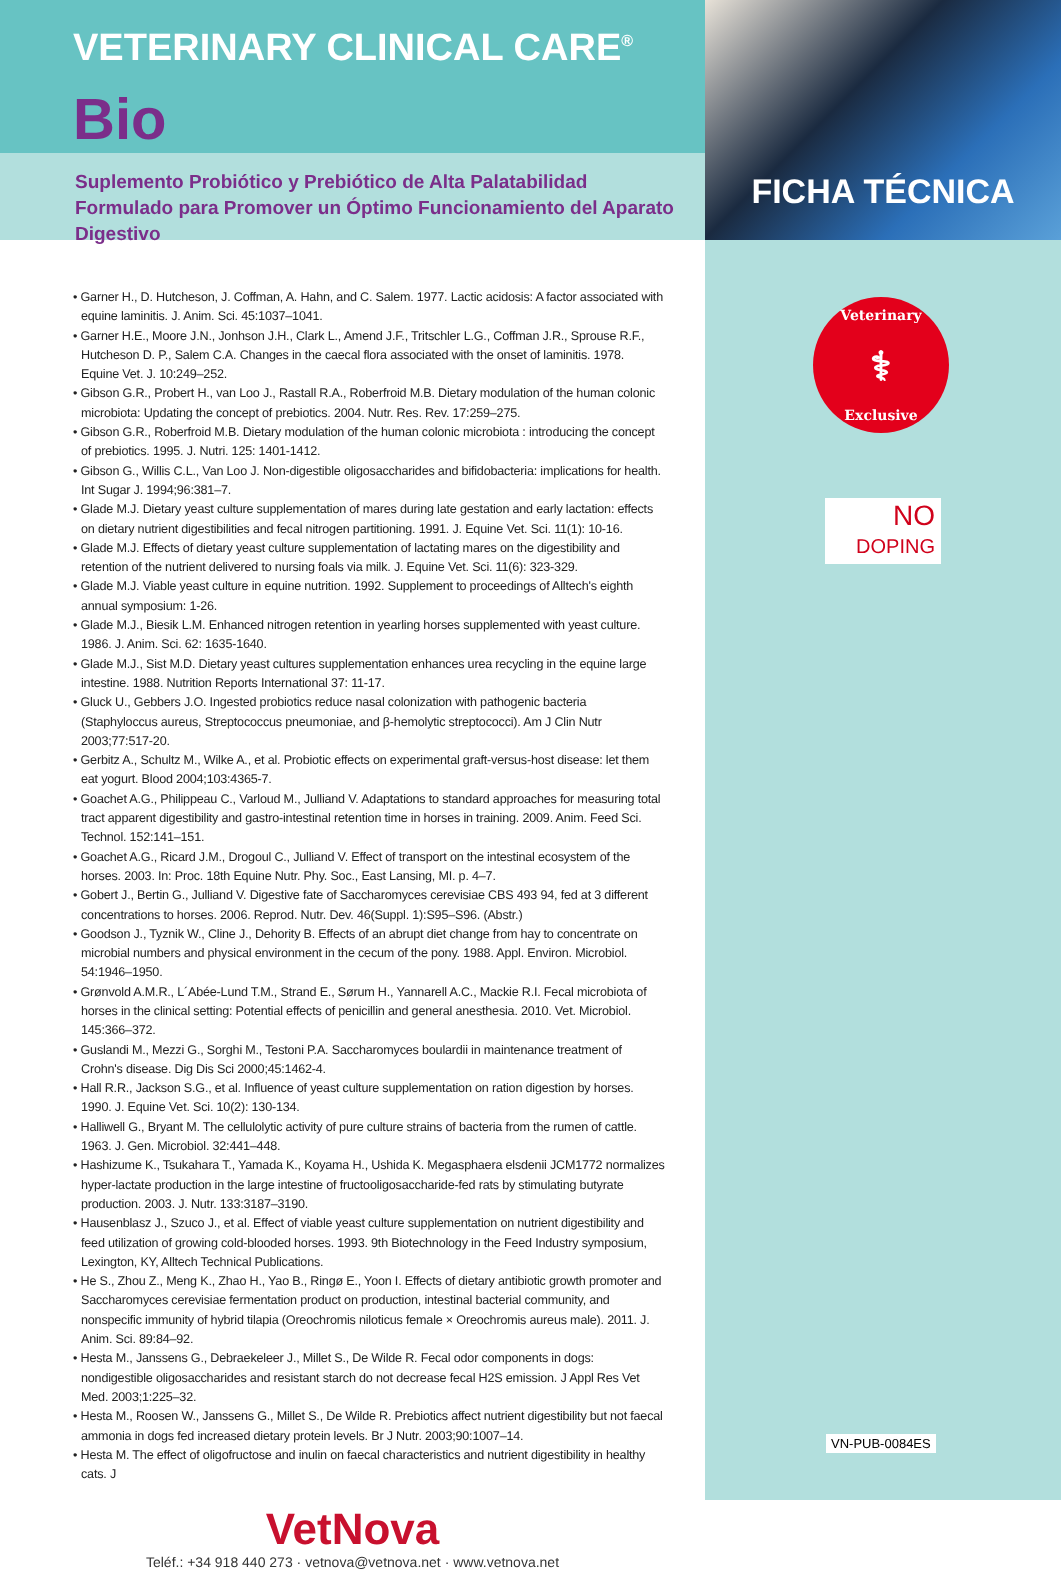VETERINARY CLINICAL CARE<sup>®</sup>
Bio
Suplemento Probiótico y Prebiótico de Alta Palatabilidad Formulado para Promover un Óptimo Funcionamiento del Aparato Digestivo
• Garner H., D. Hutcheson, J. Coffman, A. Hahn, and C. Salem. 1977. Lactic acidosis: A factor associated with equine laminitis. J. Anim. Sci. 45:1037–1041.
• Garner H.E., Moore J.N., Jonhson J.H., Clark L., Amend J.F., Tritschler L.G., Coffman J.R., Sprouse R.F., Hutcheson D. P., Salem C.A. Changes in the caecal flora associated with the onset of laminitis. 1978. Equine Vet. J. 10:249–252.
• Gibson G.R., Probert H., van Loo J., Rastall R.A., Roberfroid M.B. Dietary modulation of the human colonic microbiota: Updating the concept of prebiotics. 2004. Nutr. Res. Rev. 17:259–275.
• Gibson G.R., Roberfroid M.B. Dietary modulation of the human colonic microbiota : introducing the concept of prebiotics. 1995. J. Nutri. 125: 1401-1412.
• Gibson G., Willis C.L., Van Loo J. Non-digestible oligosaccharides and bifidobacteria: implications for health. Int Sugar J. 1994;96:381–7.
• Glade M.J. Dietary yeast culture supplementation of mares during late gestation and early lactation: effects on dietary nutrient digestibilities and fecal nitrogen partitioning. 1991. J. Equine Vet. Sci. 11(1): 10-16.
• Glade M.J. Effects of dietary yeast culture supplementation of lactating mares on the digestibility and retention of the nutrient delivered to nursing foals via milk. J. Equine Vet. Sci. 11(6): 323-329.
• Glade M.J. Viable yeast culture in equine nutrition. 1992. Supplement to proceedings of Alltech's eighth annual symposium: 1-26.
• Glade M.J., Biesik L.M. Enhanced nitrogen retention in yearling horses supplemented with yeast culture. 1986. J. Anim. Sci. 62: 1635-1640.
• Glade M.J., Sist M.D. Dietary yeast cultures supplementation enhances urea recycling in the equine large intestine. 1988. Nutrition Reports International 37: 11-17.
• Gluck U., Gebbers J.O. Ingested probiotics reduce nasal colonization with pathogenic bacteria (Staphyloccus aureus, Streptococcus pneumoniae, and β-hemolytic streptococci). Am J Clin Nutr 2003;77:517-20.
• Gerbitz A., Schultz M., Wilke A., et al. Probiotic effects on experimental graft-versus-host disease: let them eat yogurt. Blood 2004;103:4365-7.
• Goachet A.G., Philippeau C., Varloud M., Julliand V. Adaptations to standard approaches for measuring total tract apparent digestibility and gastro-intestinal retention time in horses in training. 2009. Anim. Feed Sci. Technol. 152:141–151.
• Goachet A.G., Ricard J.M., Drogoul C., Julliand V. Effect of transport on the intestinal ecosystem of the horses. 2003. In: Proc. 18th Equine Nutr. Phy. Soc., East Lansing, MI. p. 4–7.
• Gobert J., Bertin G., Julliand V. Digestive fate of Saccharomyces cerevisiae CBS 493 94, fed at 3 different concentrations to horses. 2006. Reprod. Nutr. Dev. 46(Suppl. 1):S95–S96. (Abstr.)
• Goodson J., Tyznik W., Cline J., Dehority B. Effects of an abrupt diet change from hay to concentrate on microbial numbers and physical environment in the cecum of the pony. 1988. Appl. Environ. Microbiol. 54:1946–1950.
• Grønvold A.M.R., L´Abée-Lund T.M., Strand E., Sørum H., Yannarell A.C., Mackie R.I. Fecal microbiota of horses in the clinical setting: Potential effects of penicillin and general anesthesia. 2010. Vet. Microbiol. 145:366–372.
• Guslandi M., Mezzi G., Sorghi M., Testoni P.A. Saccharomyces boulardii in maintenance treatment of Crohn's disease. Dig Dis Sci 2000;45:1462-4.
• Hall R.R., Jackson S.G., et al. Influence of yeast culture supplementation on ration digestion by horses. 1990. J. Equine Vet. Sci. 10(2): 130-134.
• Halliwell G., Bryant M. The cellulolytic activity of pure culture strains of bacteria from the rumen of cattle. 1963. J. Gen. Microbiol. 32:441–448.
• Hashizume K., Tsukahara T., Yamada K., Koyama H., Ushida K. Megasphaera elsdenii JCM1772 normalizes hyper-lactate production in the large intestine of fructooligosaccharide-fed rats by stimulating butyrate production. 2003. J. Nutr. 133:3187–3190.
• Hausenblasz J., Szuco J., et al. Effect of viable yeast culture supplementation on nutrient digestibility and feed utilization of growing cold-blooded horses. 1993. 9th Biotechnology in the Feed Industry symposium, Lexington, KY, Alltech Technical Publications.
• He S., Zhou Z., Meng K., Zhao H., Yao B., Ringø E., Yoon I. Effects of dietary antibiotic growth promoter and Saccharomyces cerevisiae fermentation product on production, intestinal bacterial community, and nonspecific immunity of hybrid tilapia (Oreochromis niloticus female × Oreochromis aureus male). 2011. J. Anim. Sci. 89:84–92.
• Hesta M., Janssens G., Debraekeleer J., Millet S., De Wilde R. Fecal odor components in dogs: nondigestible oligosaccharides and resistant starch do not decrease fecal H2S emission. J Appl Res Vet Med. 2003;1:225–32.
• Hesta M., Roosen W., Janssens G., Millet S., De Wilde R. Prebiotics affect nutrient digestibility but not faecal ammonia in dogs fed increased dietary protein levels. Br J Nutr. 2003;90:1007–14.
• Hesta M. The effect of oligofructose and inulin on faecal characteristics and nutrient digestibility in healthy cats. J
VetNova
Teléf.: +34 918 440 273 · vetnova@vetnova.net · www.vetnova.net
FICHA TÉCNICA
Veterinary
⚕
Exclusive
NO
DOPING
VN-PUB-0084ES